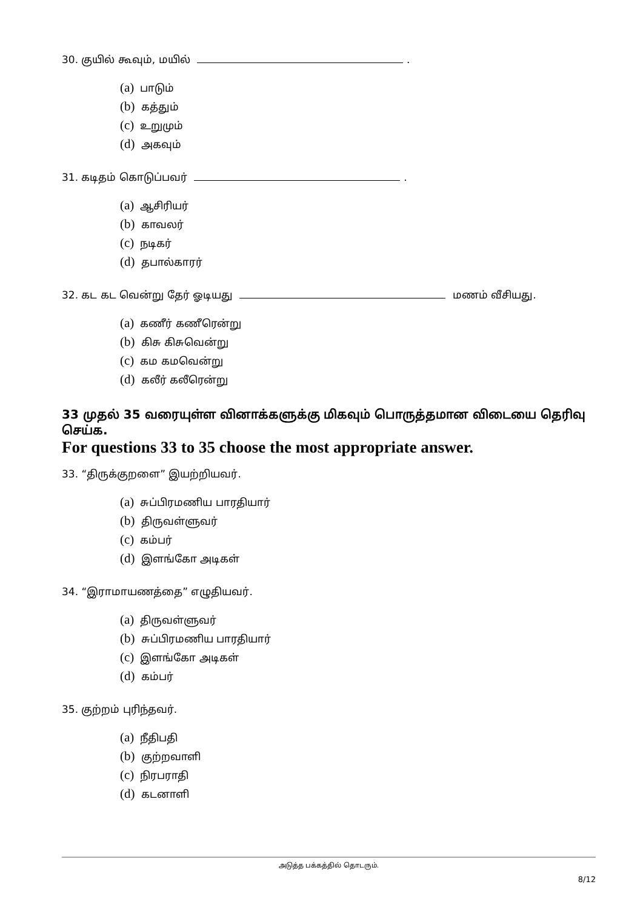30. குயில் கூவும், மயில் .
(a) பாடும்
(b) கத்தும்
(c) உறுமும்
(d) அகவும்
31. கடிதம் கொடுப்பவர் .
(a) ஆசிரியர்
(b) காவலர்
(c) நடிகர்
(d) தபால்காரர்
32. கட கட வென்று தேர் ஓடியது மணம் வீசியது.
(a) கணீர் கணீரென்று
(b) கிசு கிசுவென்று
(c) கம கமவென்று
(d) கலீர் கலீரென்று
33 முதல் 35 வரையுள்ள வினாக்களுக்கு மிகவும் பொருத்தமான விடையை தெரிவு செய்க.
For questions 33 to 35 choose the most appropriate answer.
33. “திருக்குறளை” இயற்றியவர்.
(a) சுப்பிரமணிய பாரதியார்
(b) திருவள்ளுவர்
(c) கம்பர்
(d) இளங்கோ அடிகள்
34. “இராமாயணத்தை” எழுதியவர்.
(a) திருவள்ளுவர்
(b) சுப்பிரமணிய பாரதியார்
(c) இளங்கோ அடிகள்
(d) கம்பர்
35. குற்றம் புரிந்தவர்.
(a) நீதிபதி
(b) குற்றவாளி
(c) நிரபராதி
(d) கடனாளி
அடுத்த பக்கத்தில் தொடரும்.
8/12